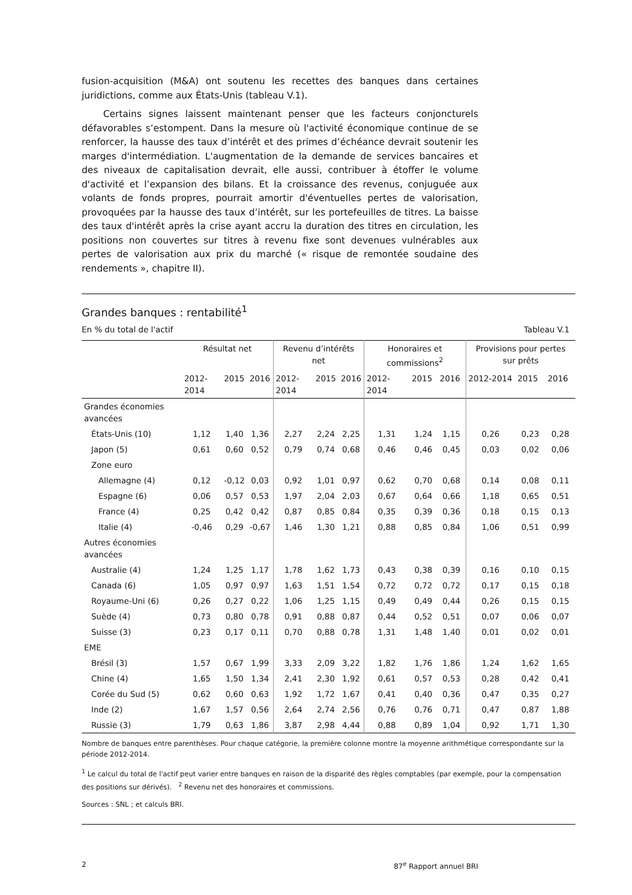fusion-acquisition (M&A) ont soutenu les recettes des banques dans certaines juridictions, comme aux États-Unis (tableau V.1).
Certains signes laissent maintenant penser que les facteurs conjoncturels défavorables s’estompent. Dans la mesure où l'activité économique continue de se renforcer, la hausse des taux d’intérêt et des primes d’échéance devrait soutenir les marges d'intermédiation. L'augmentation de la demande de services bancaires et des niveaux de capitalisation devrait, elle aussi, contribuer à étoffer le volume d'activité et l’expansion des bilans. Et la croissance des revenus, conjuguée aux volants de fonds propres, pourrait amortir d'éventuelles pertes de valorisation, provoquées par la hausse des taux d’intérêt, sur les portefeuilles de titres. La baisse des taux d'intérêt après la crise ayant accru la duration des titres en circulation, les positions non couvertes sur titres à revenu fixe sont devenues vulnérables aux pertes de valorisation aux prix du marché (« risque de remontée soudaine des rendements », chapitre II).
Grandes banques : rentabilité<sup>1</sup>
En % du total de l'actif Tableau V.1
| | Résultat net | | | Revenu d’intérêts net | | | Honoraires et commissions<sup>2</sup> | | | Provisions pour pertes sur prêts | | |
| --- | --- | --- | --- | --- | --- | --- | --- | --- | --- | --- | --- | --- |
| | 2012-2014 | 2015 | 2016 | 2012-2014 | 2015 | 2016 | 2012-2014 | 2015 | 2016 | 2012-2014 | 2015 | 2016 |
| Grandes économies avancées | | | | | | | | | | | | |
| États-Unis (10) | 1,12 | 1,40 | 1,36 | 2,27 | 2,24 | 2,25 | 1,31 | 1,24 | 1,15 | 0,26 | 0,23 | 0,28 |
| Japon (5) | 0,61 | 0,60 | 0,52 | 0,79 | 0,74 | 0,68 | 0,46 | 0,46 | 0,45 | 0,03 | 0,02 | 0,06 |
| Zone euro | | | | | | | | | | | | |
| Allemagne (4) | 0,12 | -0,12 | 0,03 | 0,92 | 1,01 | 0,97 | 0,62 | 0,70 | 0,68 | 0,14 | 0,08 | 0,11 |
| Espagne (6) | 0,06 | 0,57 | 0,53 | 1,97 | 2,04 | 2,03 | 0,67 | 0,64 | 0,66 | 1,18 | 0,65 | 0,51 |
| France (4) | 0,25 | 0,42 | 0,42 | 0,87 | 0,85 | 0,84 | 0,35 | 0,39 | 0,36 | 0,18 | 0,15 | 0,13 |
| Italie (4) | -0,46 | 0,29 | -0,67 | 1,46 | 1,30 | 1,21 | 0,88 | 0,85 | 0,84 | 1,06 | 0,51 | 0,99 |
| Autres économies avancées | | | | | | | | | | | | |
| Australie (4) | 1,24 | 1,25 | 1,17 | 1,78 | 1,62 | 1,73 | 0,43 | 0,38 | 0,39 | 0,16 | 0,10 | 0,15 |
| Canada (6) | 1,05 | 0,97 | 0,97 | 1,63 | 1,51 | 1,54 | 0,72 | 0,72 | 0,72 | 0,17 | 0,15 | 0,18 |
| Royaume-Uni (6) | 0,26 | 0,27 | 0,22 | 1,06 | 1,25 | 1,15 | 0,49 | 0,49 | 0,44 | 0,26 | 0,15 | 0,15 |
| Suède (4) | 0,73 | 0,80 | 0,78 | 0,91 | 0,88 | 0,87 | 0,44 | 0,52 | 0,51 | 0,07 | 0,06 | 0,07 |
| Suisse (3) | 0,23 | 0,17 | 0,11 | 0,70 | 0,88 | 0,78 | 1,31 | 1,48 | 1,40 | 0,01 | 0,02 | 0,01 |
| EME | | | | | | | | | | | | |
| Brésil (3) | 1,57 | 0,67 | 1,99 | 3,33 | 2,09 | 3,22 | 1,82 | 1,76 | 1,86 | 1,24 | 1,62 | 1,65 |
| Chine (4) | 1,65 | 1,50 | 1,34 | 2,41 | 2,30 | 1,92 | 0,61 | 0,57 | 0,53 | 0,28 | 0,42 | 0,41 |
| Corée du Sud (5) | 0,62 | 0,60 | 0,63 | 1,92 | 1,72 | 1,67 | 0,41 | 0,40 | 0,36 | 0,47 | 0,35 | 0,27 |
| Inde (2) | 1,67 | 1,57 | 0,56 | 2,64 | 2,74 | 2,56 | 0,76 | 0,76 | 0,71 | 0,47 | 0,87 | 1,88 |
| Russie (3) | 1,79 | 0,63 | 1,86 | 3,87 | 2,98 | 4,44 | 0,88 | 0,89 | 1,04 | 0,92 | 1,71 | 1,30 |
Nombre de banques entre parenthèses. Pour chaque catégorie, la première colonne montre la moyenne arithmétique correspondante sur la période 2012-2014.
<sup>1</sup> Le calcul du total de l'actif peut varier entre banques en raison de la disparité des règles comptables (par exemple, pour la compensation des positions sur dérivés). <sup>2</sup> Revenu net des honoraires et commissions.
Sources : SNL ; et calculs BRI.
2 87<sup>e</sup> Rapport annuel BRI